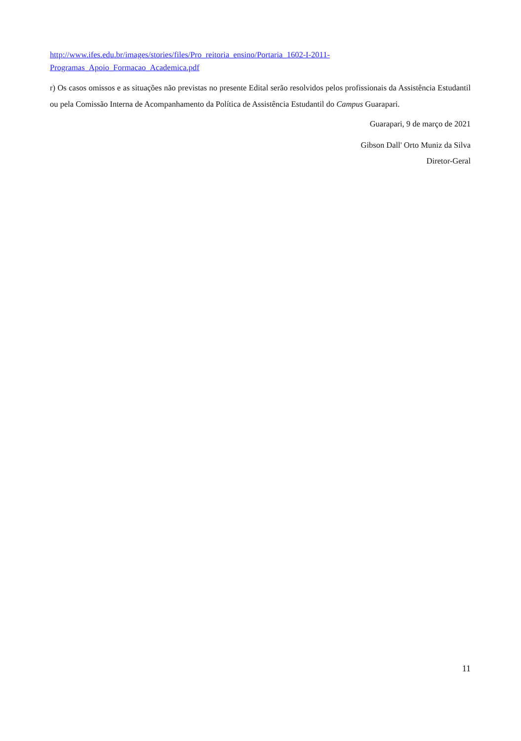http://www.ifes.edu.br/images/stories/files/Pro_reitoria_ensino/Portaria_1602-I-2011-
Programas_Apoio_Formacao_Academica.pdf
r) Os casos omissos e as situações não previstas no presente Edital serão resolvidos pelos profissionais da Assistência Estudantil ou pela Comissão Interna de Acompanhamento da Política de Assistência Estudantil do Campus Guarapari.
Guarapari, 9 de março de 2021
Gibson Dall' Orto Muniz da Silva
Diretor-Geral
11